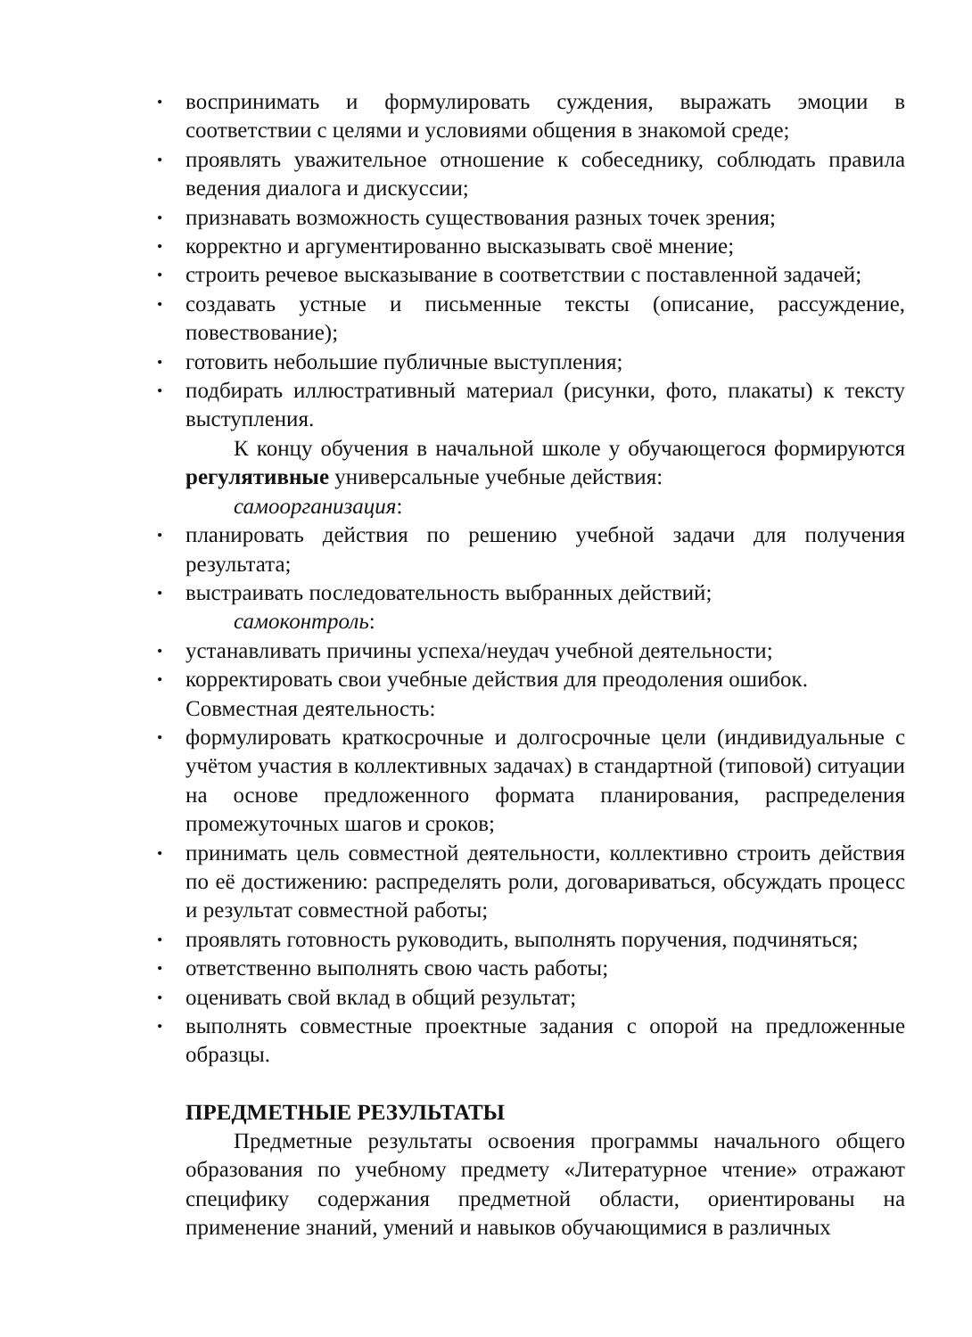• воспринимать и формулировать суждения, выражать эмоции в соответствии с целями и условиями общения в знакомой среде;
• проявлять уважительное отношение к собеседнику, соблюдать правила ведения диалога и дискуссии;
• признавать возможность существования разных точек зрения;
• корректно и аргументированно высказывать своё мнение;
• строить речевое высказывание в соответствии с поставленной задачей;
• создавать устные и письменные тексты (описание, рассуждение, повествование);
• готовить небольшие публичные выступления;
• подбирать иллюстративный материал (рисунки, фото, плакаты) к тексту выступления.
К концу обучения в начальной школе у обучающегося формируются регулятивные универсальные учебные действия:
самоорганизация:
• планировать действия по решению учебной задачи для получения результата;
• выстраивать последовательность выбранных действий;
самоконтроль:
• устанавливать причины успеха/неудач учебной деятельности;
• корректировать свои учебные действия для преодоления ошибок.
Совместная деятельность:
• формулировать краткосрочные и долгосрочные цели (индивидуальные с учётом участия в коллективных задачах) в стандартной (типовой) ситуации на основе предложенного формата планирования, распределения промежуточных шагов и сроков;
• принимать цель совместной деятельности, коллективно строить действия по её достижению: распределять роли, договариваться, обсуждать процесс и результат совместной работы;
• проявлять готовность руководить, выполнять поручения, подчиняться;
• ответственно выполнять свою часть работы;
• оценивать свой вклад в общий результат;
• выполнять совместные проектные задания с опорой на предложенные образцы.
ПРЕДМЕТНЫЕ РЕЗУЛЬТАТЫ
Предметные результаты освоения программы начального общего образования по учебному предмету «Литературное чтение» отражают специфику содержания предметной области, ориентированы на применение знаний, умений и навыков обучающимися в различных